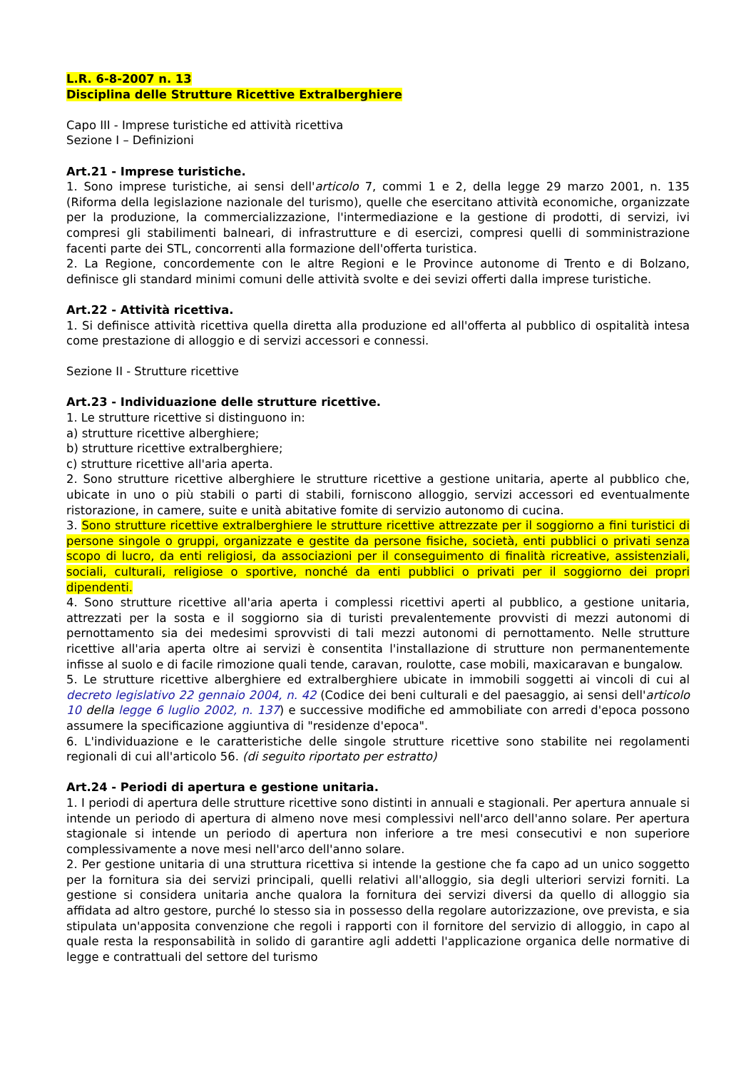L.R. 6-8-2007 n. 13
Disciplina delle Strutture Ricettive Extralberghiere
Capo III - Imprese turistiche ed attività ricettiva
Sezione I – Definizioni
Art.21 - Imprese turistiche.
1. Sono imprese turistiche, ai sensi dell'articolo 7, commi 1 e 2, della legge 29 marzo 2001, n. 135 (Riforma della legislazione nazionale del turismo), quelle che esercitano attività economiche, organizzate per la produzione, la commercializzazione, l'intermediazione e la gestione di prodotti, di servizi, ivi compresi gli stabilimenti balneari, di infrastrutture e di esercizi, compresi quelli di somministrazione facenti parte dei STL, concorrenti alla formazione dell'offerta turistica.
2. La Regione, concordemente con le altre Regioni e le Province autonome di Trento e di Bolzano, definisce gli standard minimi comuni delle attività svolte e dei sevizi offerti dalla imprese turistiche.
Art.22 - Attività ricettiva.
1. Si definisce attività ricettiva quella diretta alla produzione ed all'offerta al pubblico di ospitalità intesa come prestazione di alloggio e di servizi accessori e connessi.
Sezione II - Strutture ricettive
Art.23 - Individuazione delle strutture ricettive.
1. Le strutture ricettive si distinguono in:
a) strutture ricettive alberghiere;
b) strutture ricettive extralberghiere;
c) strutture ricettive all'aria aperta.
2. Sono strutture ricettive alberghiere le strutture ricettive a gestione unitaria, aperte al pubblico che, ubicate in uno o più stabili o parti di stabili, forniscono alloggio, servizi accessori ed eventualmente ristorazione, in camere, suite e unità abitative fomite di servizio autonomo di cucina.
3. Sono strutture ricettive extralberghiere le strutture ricettive attrezzate per il soggiorno a fini turistici di persone singole o gruppi, organizzate e gestite da persone fisiche, società, enti pubblici o privati senza scopo di lucro, da enti religiosi, da associazioni per il conseguimento di finalità ricreative, assistenziali, sociali, culturali, religiose o sportive, nonché da enti pubblici o privati per il soggiorno dei propri dipendenti.
4. Sono strutture ricettive all'aria aperta i complessi ricettivi aperti al pubblico, a gestione unitaria, attrezzati per la sosta e il soggiorno sia di turisti prevalentemente provvisti di mezzi autonomi di pernottamento sia dei medesimi sprovvisti di tali mezzi autonomi di pernottamento. Nelle strutture ricettive all'aria aperta oltre ai servizi è consentita l'installazione di strutture non permanentemente infisse al suolo e di facile rimozione quali tende, caravan, roulotte, case mobili, maxicaravan e bungalow.
5. Le strutture ricettive alberghiere ed extralberghiere ubicate in immobili soggetti ai vincoli di cui al decreto legislativo 22 gennaio 2004, n. 42 (Codice dei beni culturali e del paesaggio, ai sensi dell'articolo 10 della legge 6 luglio 2002, n. 137) e successive modifiche ed ammobiliate con arredi d'epoca possono assumere la specificazione aggiuntiva di "residenze d'epoca".
6. L'individuazione e le caratteristiche delle singole strutture ricettive sono stabilite nei regolamenti regionali di cui all'articolo 56. (di seguito riportato per estratto)
Art.24 - Periodi di apertura e gestione unitaria.
1. I periodi di apertura delle strutture ricettive sono distinti in annuali e stagionali. Per apertura annuale si intende un periodo di apertura di almeno nove mesi complessivi nell'arco dell'anno solare. Per apertura stagionale si intende un periodo di apertura non inferiore a tre mesi consecutivi e non superiore complessivamente a nove mesi nell'arco dell'anno solare.
2. Per gestione unitaria di una struttura ricettiva si intende la gestione che fa capo ad un unico soggetto per la fornitura sia dei servizi principali, quelli relativi all'alloggio, sia degli ulteriori servizi forniti. La gestione si considera unitaria anche qualora la fornitura dei servizi diversi da quello di alloggio sia affidata ad altro gestore, purché lo stesso sia in possesso della regolare autorizzazione, ove prevista, e sia stipulata un'apposita convenzione che regoli i rapporti con il fornitore del servizio di alloggio, in capo al quale resta la responsabilità in solido di garantire agli addetti l'applicazione organica delle normative di legge e contrattuali del settore del turismo